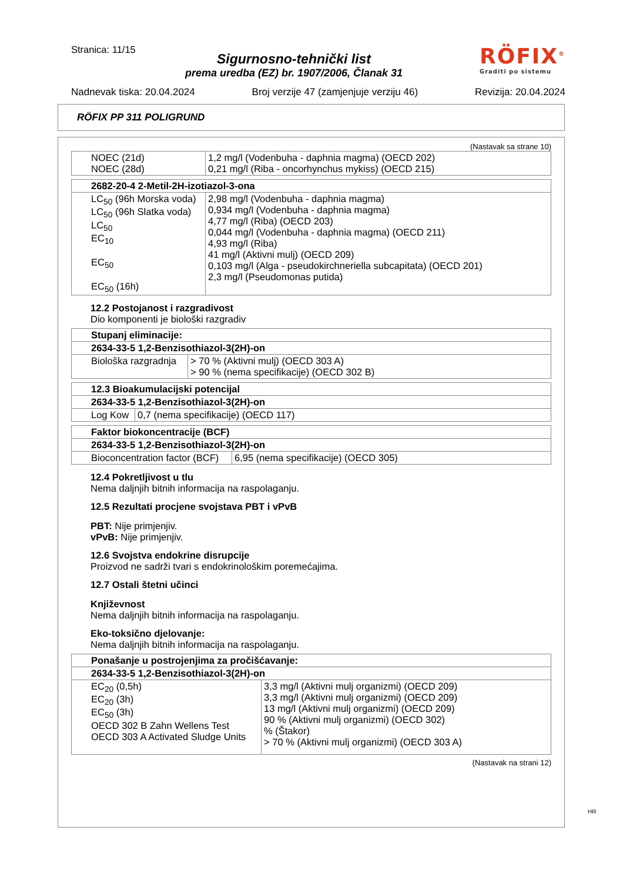Stranica: 11/15
RÖFIX<sup>®</sup>
Graditi po sistemu
Sigurnosno-tehnički list
prema uredba (EZ) br. 1907/2006, Članak 31
Nadnevak tiska: 20.04.2024 Broj verzije 47 (zamjenjuje verziju 46) Revizija: 20.04.2024
RÖFIX PP 311 POLIGRUND
(Nastavak sa strane 10)
| NOEC (21d) NOEC (28d) | 1,2 mg/l (Vodenbuha - daphnia magma) (OECD 202) 0,21 mg/l (Riba - oncorhynchus mykiss) (OECD 215) |
| 2682-20-4 2-Metil-2H-izotiazol-3-ona | |
| --- | --- |
| LC<sub>50</sub> (96h Morska voda) LC<sub>50</sub> (96h Slatka voda) LC<sub>50</sub> EC<sub>10</sub> EC<sub>50</sub> EC<sub>50</sub> (16h) | 2,98 mg/l (Vodenbuha - daphnia magma) 0,934 mg/l (Vodenbuha - daphnia magma) 4,77 mg/l (Riba) (OECD 203) 0,044 mg/l (Vodenbuha - daphnia magma) (OECD 211) 4,93 mg/l (Riba) 41 mg/l (Aktivni mulj) (OECD 209) 0,103 mg/l (Alga - pseudokirchneriella subcapitata) (OECD 201) 2,3 mg/l (Pseudomonas putida) |
12.2 Postojanost i razgradivost
Dio komponenti je biološki razgradiv
| Stupanj eliminacije: | |
| --- | --- |
| 2634-33-5 1,2-Benzisothiazol-3(2H)-on | |
| Biološka razgradnja | > 70 % (Aktivni mulj) (OECD 303 A) > 90 % (nema specifikacije) (OECD 302 B) |
| 12.3 Bioakumulacijski potencijal | |
| --- | --- |
| 2634-33-5 1,2-Benzisothiazol-3(2H)-on | |
| Log Kow | 0,7 (nema specifikacije) (OECD 117) |
| Faktor biokoncentracije (BCF) | |
| --- | --- |
| 2634-33-5 1,2-Benzisothiazol-3(2H)-on | |
| Bioconcentration factor (BCF) | 6,95 (nema specifikacije) (OECD 305) |
12.4 Pokretljivost u tlu
Nema daljnjih bitnih informacija na raspolaganju.
12.5 Rezultati procjene svojstava PBT i vPvB
PBT: Nije primjenjiv.
vPvB: Nije primjenjiv.
12.6 Svojstva endokrine disrupcije
Proizvod ne sadrži tvari s endokrinološkim poremećajima.
12.7 Ostali štetni učinci
Književnost
Nema daljnjih bitnih informacija na raspolaganju.
Eko-toksično djelovanje:
Nema daljnjih bitnih informacija na raspolaganju.
| Ponašanje u postrojenjima za pročišćavanje: | |
| --- | --- |
| 2634-33-5 1,2-Benzisothiazol-3(2H)-on | |
| EC<sub>20</sub> (0,5h) EC<sub>20</sub> (3h) EC<sub>50</sub> (3h) OECD 302 B Zahn Wellens Test OECD 303 A Activated Sludge Units | 3,3 mg/l (Aktivni mulj organizmi) (OECD 209) 3,3 mg/l (Aktivni mulj organizmi) (OECD 209) 13 mg/l (Aktivni mulj organizmi) (OECD 209) 90 % (Aktivni mulj organizmi) (OECD 302) % (Štakor) > 70 % (Aktivni mulj organizmi) (OECD 303 A) |
(Nastavak na strani 12)
HR